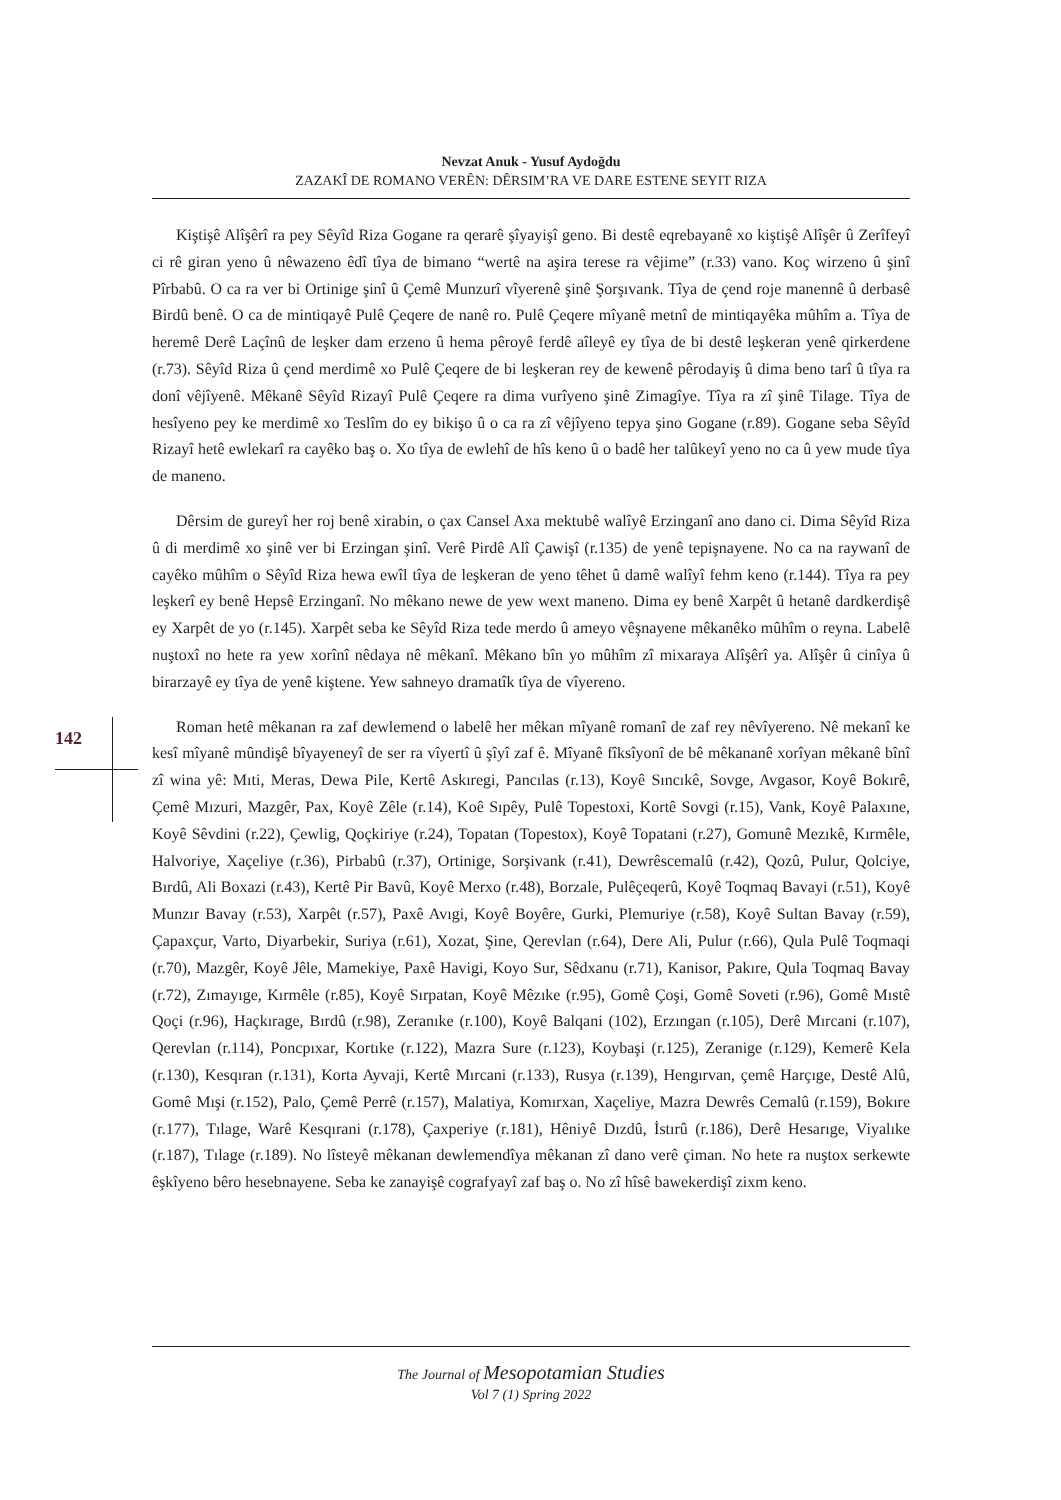Nevzat Anuk - Yusuf Aydoğdu
ZAZAKÎ DE ROMANO VERÊN: DÊRSIM’RA VE DARE ESTENE SEYIT RIZA
Kiştişê Alîşêrî ra pey Sêyîd Riza Gogane ra qerarê şîyayişî geno. Bi destê eqrebayanê xo kiştişê Alîşêr û Zerîfeyî ci rê giran yeno û nêwazeno êdî tîya de bimano “wertê na aşira terese ra vêjime” (r.33) vano. Koç wirzeno û şinî Pîrbabû. O ca ra ver bi Ortinige şinî û Çemê Munzurî vîyerenê şinê Şorşıvank. Tîya de çend roje manennê û derbasê Birdû benê. O ca de mintiqayê Pulê Çeqere de nanê ro. Pulê Çeqere mîyanê metnî de mintiqayêka mûhîm a. Tîya de heremê Derê Laçînû de leşker dam erzeno û hema pêroyê ferdê aîleyê ey tîya de bi destê leşkeran yenê qirkerdene (r.73). Sêyîd Riza û çend merdimê xo Pulê Çeqere de bi leşkeran rey de kewenê pêrodayiş û dima beno tarî û tîya ra donî vêjîyenê. Mêkanê Sêyîd Rizayî Pulê Çeqere ra dima vurîyeno şinê Zimagîye. Tîya ra zî şinê Tilage. Tîya de hesîyeno pey ke merdimê xo Teslîm do ey bikişo û o ca ra zî vêjîyeno tepya şino Gogane (r.89). Gogane seba Sêyîd Rizayî hetê ewlekarî ra cayêko baş o. Xo tîya de ewlehî de hîs keno û o badê her talûkeyî yeno no ca û yew mude tîya de maneno.
Dêrsim de gureyî her roj benê xirabin, o çax Cansel Axa mektubê walîyê Erzinganî ano dano ci. Dima Sêyîd Riza û di merdimê xo şinê ver bi Erzingan şinî. Verê Pirdê Alî Çawişî (r.135) de yenê tepişnayene. No ca na raywanî de cayêko mûhîm o Sêyîd Riza hewa ewîl tîya de leşkeran de yeno têhet û damê walîyî fehm keno (r.144). Tîya ra pey leşkerî ey benê Hepsê Erzinganî. No mêkano newe de yew wext maneno. Dima ey benê Xarpêt û hetanê dardkerdişê ey Xarpêt de yo (r.145). Xarpêt seba ke Sêyîd Riza tede merdo û ameyo vêşnayene mêkanêko mûhîm o reyna. Labelê nuştoxî no hete ra yew xorînî nêdaya nê mêkanî. Mêkano bîn yo mûhîm zî mixaraya Alîşêrî ya. Alîşêr û cinîya û birarzayê ey tîya de yenê kiştene. Yew sahneyo dramatîk tîya de vîyereno.
Roman hetê mêkanan ra zaf dewlemend o labelê her mêkan mîyanê romanî de zaf rey nêvîyereno. Nê mekanî ke kesî mîyanê mûndişê bîyayeneyî de ser ra vîyertî û şîyî zaf ê. Mîyanê fîksîyonî de bê mêkananê xorîyan mêkanê bînî zî wina yê: Mıti, Meras, Dewa Pile, Kertê Askıregi, Pancılas (r.13), Koyê Sıncıkê, Sovge, Avgasor, Koyê Bokırê, Çemê Mızuri, Mazgêr, Pax, Koyê Zêle (r.14), Koê Sıpêy, Pulê Topestoxi, Kortê Sovgi (r.15), Vank, Koyê Palaxıne, Koyê Sêvdini (r.22), Çewlig, Qoçkiriye (r.24), Topatan (Topestox), Koyê Topatani (r.27), Gomunê Mezıkê, Kırmêle, Halvoriye, Xaçeliye (r.36), Pirbabû (r.37), Ortinige, Sorşivank (r.41), Dewrêscemalû (r.42), Qozû, Pulur, Qolciye, Bırdû, Ali Boxazi (r.43), Kertê Pir Bavû, Koyê Merxo (r.48), Borzale, Pulêçeqerû, Koyê Toqmaq Bavayi (r.51), Koyê Munzır Bavay (r.53), Xarpêt (r.57), Paxê Avıgi, Koyê Boyêre, Gurki, Plemuriye (r.58), Koyê Sultan Bavay (r.59), Çapaxçur, Varto, Diyarbekir, Suriya (r.61), Xozat, Şine, Qerevlan (r.64), Dere Ali, Pulur (r.66), Qula Pulê Toqmaqi (r.70), Mazgêr, Koyê Jêle, Mamekiye, Paxê Havigi, Koyo Sur, Sêdxanu (r.71), Kanisor, Pakıre, Qula Toqmaq Bavay (r.72), Zımayıge, Kırmêle (r.85), Koyê Sırpatan, Koyê Mêzıke (r.95), Gomê Çoşi, Gomê Soveti (r.96), Gomê Mıstê Qoçi (r.96), Haçkırage, Bırdû (r.98), Zeranıke (r.100), Koyê Balqani (102), Erzıngan (r.105), Derê Mırcani (r.107), Qerevlan (r.114), Poncpıxar, Kortıke (r.122), Mazra Sure (r.123), Koybaşi (r.125), Zeranige (r.129), Kemerê Kela (r.130), Kesqıran (r.131), Korta Ayvaji, Kertê Mırcani (r.133), Rusya (r.139), Hengırvan, çemê Harçıge, Destê Alû, Gomê Mışi (r.152), Palo, Çemê Perrê (r.157), Malatiya, Komırxan, Xaçeliye, Mazra Dewrês Cemalû (r.159), Bokıre (r.177), Tılage, Warê Kesqırani (r.178), Çaxperiye (r.181), Hêniyê Dızdû, İstırû (r.186), Derê Hesarıge, Viyalıke (r.187), Tılage (r.189). No lîsteyê mêkanan dewlemendîya mêkanan zî dano verê çiman. No hete ra nuştox serkewte êşkîyeno bêro hesebnayene. Seba ke zanayişê cografyayî zaf baş o. No zî hîsê bawekerdişî zixm keno.
142
The Journal of Mesopotamian Studies
Vol 7 (1) Spring 2022